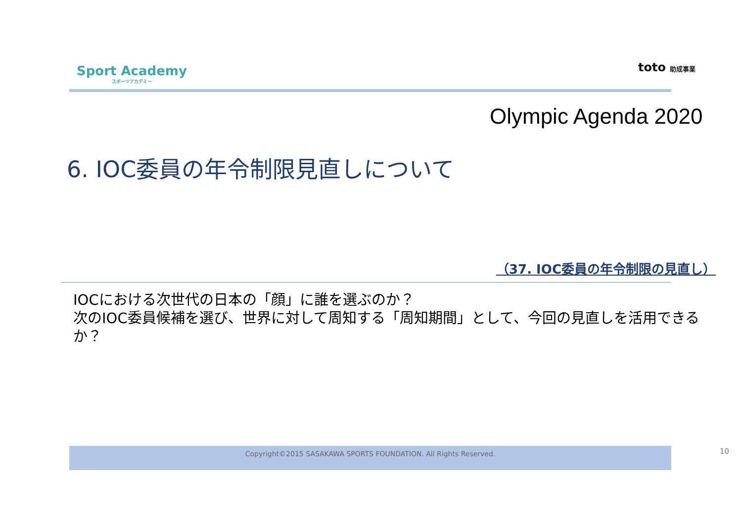Sport Academy
スポーツアカデミー
toto 助成事業
Olympic Agenda 2020
6. IOC委員の年令制限見直しについて
（37. IOC委員の年令制限の見直し）
IOCにおける次世代の日本の「顔」に誰を選ぶのか？
次のIOC委員候補を選び、世界に対して周知する「周知期間」として、今回の見直しを活用できるか？
Copyright©2015 SASAKAWA SPORTS FOUNDATION. All Rights Reserved. 10